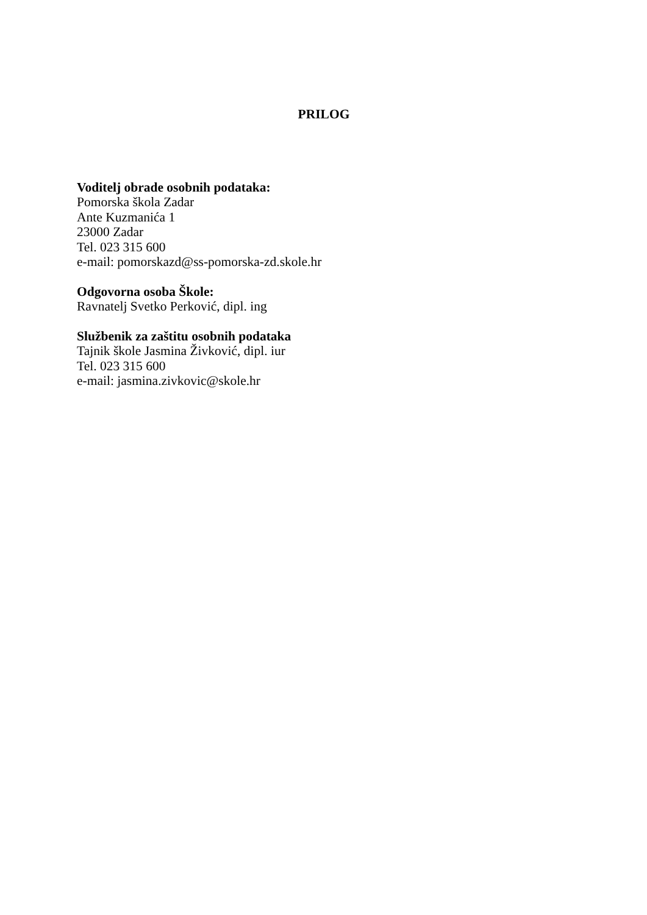PRILOG
Voditelj obrade osobnih podataka:
Pomorska škola Zadar
Ante Kuzmanića 1
23000 Zadar
Tel. 023 315 600
e-mail: pomorskazd@ss-pomorska-zd.skole.hr
Odgovorna osoba Škole:
Ravnatelj Svetko Perković, dipl. ing
Službenik za zaštitu osobnih podataka
Tajnik škole Jasmina Živković, dipl. iur
Tel. 023 315 600
e-mail: jasmina.zivkovic@skole.hr